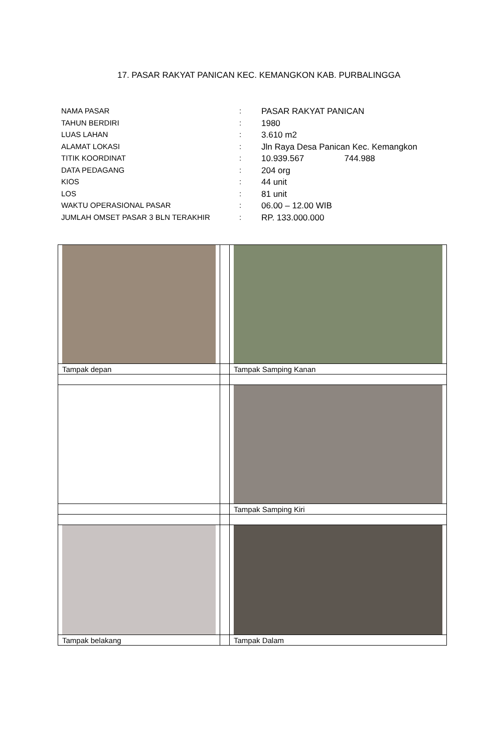17. PASAR RAKYAT PANICAN KEC. KEMANGKON KAB. PURBALINGGA
| NAMA PASAR | : | PASAR RAKYAT PANICAN |
| TAHUN BERDIRI | : | 1980 |
| LUAS LAHAN | : | 3.610 m2 |
| ALAMAT LOKASI | : | Jln Raya Desa Panican Kec. Kemangkon |
| TITIK KOORDINAT | : | 10.939.567 744.988 |
| DATA PEDAGANG | : | 204 org |
| KIOS | : | 44 unit |
| LOS | : | 81 unit |
| WAKTU OPERASIONAL PASAR | : | 06.00 – 12.00 WIB |
| JUMLAH OMSET PASAR 3 BLN TERAKHIR | : | RP. 133.000.000 |
| Tampak depan | | Tampak Samping Kanan |
| | | Tampak Samping Kiri |
| Tampak belakang | | Tampak Dalam |